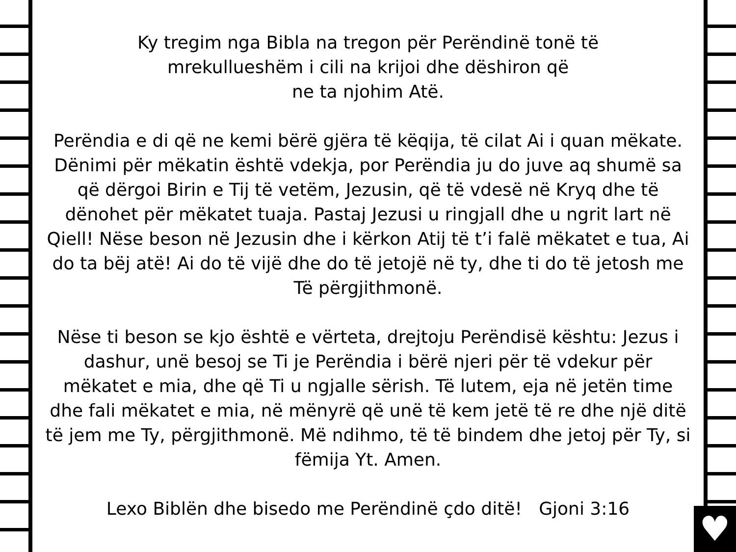♥
Ky tregim nga Bibla na tregon për Perëndinë tonë të
mrekullueshëm i cili na krijoi dhe dëshiron që
ne ta njohim Atë.
Perëndia e di që ne kemi bërë gjëra të këqija, të cilat Ai i quan mëkate. Dënimi për mëkatin është vdekja, por Perëndia ju do juve aq shumë sa që dërgoi Birin e Tij të vetëm, Jezusin, që të vdesë në Kryq dhe të dënohet për mëkatet tuaja. Pastaj Jezusi u ringjall dhe u ngrit lart në Qiell! Nëse beson në Jezusin dhe i kërkon Atij të t’i falë mëkatet e tua, Ai do ta bëj atë! Ai do të vijë dhe do të jetojë në ty, dhe ti do të jetosh me Të përgjithmonë.
Nëse ti beson se kjo është e vërteta, drejtoju Perëndisë kështu: Jezus i dashur, unë besoj se Ti je Perëndia i bërë njeri për të vdekur për mëkatet e mia, dhe që Ti u ngjalle sërish. Të lutem, eja në jetën time dhe fali mëkatet e mia, në mënyrë që unë të kem jetë të re dhe një ditë të jem me Ty, përgjithmonë. Më ndihmo, të të bindem dhe jetoj për Ty, si fëmija Yt. Amen.
Lexo Biblën dhe bisedo me Perëndinë çdo ditë! Gjoni 3:16